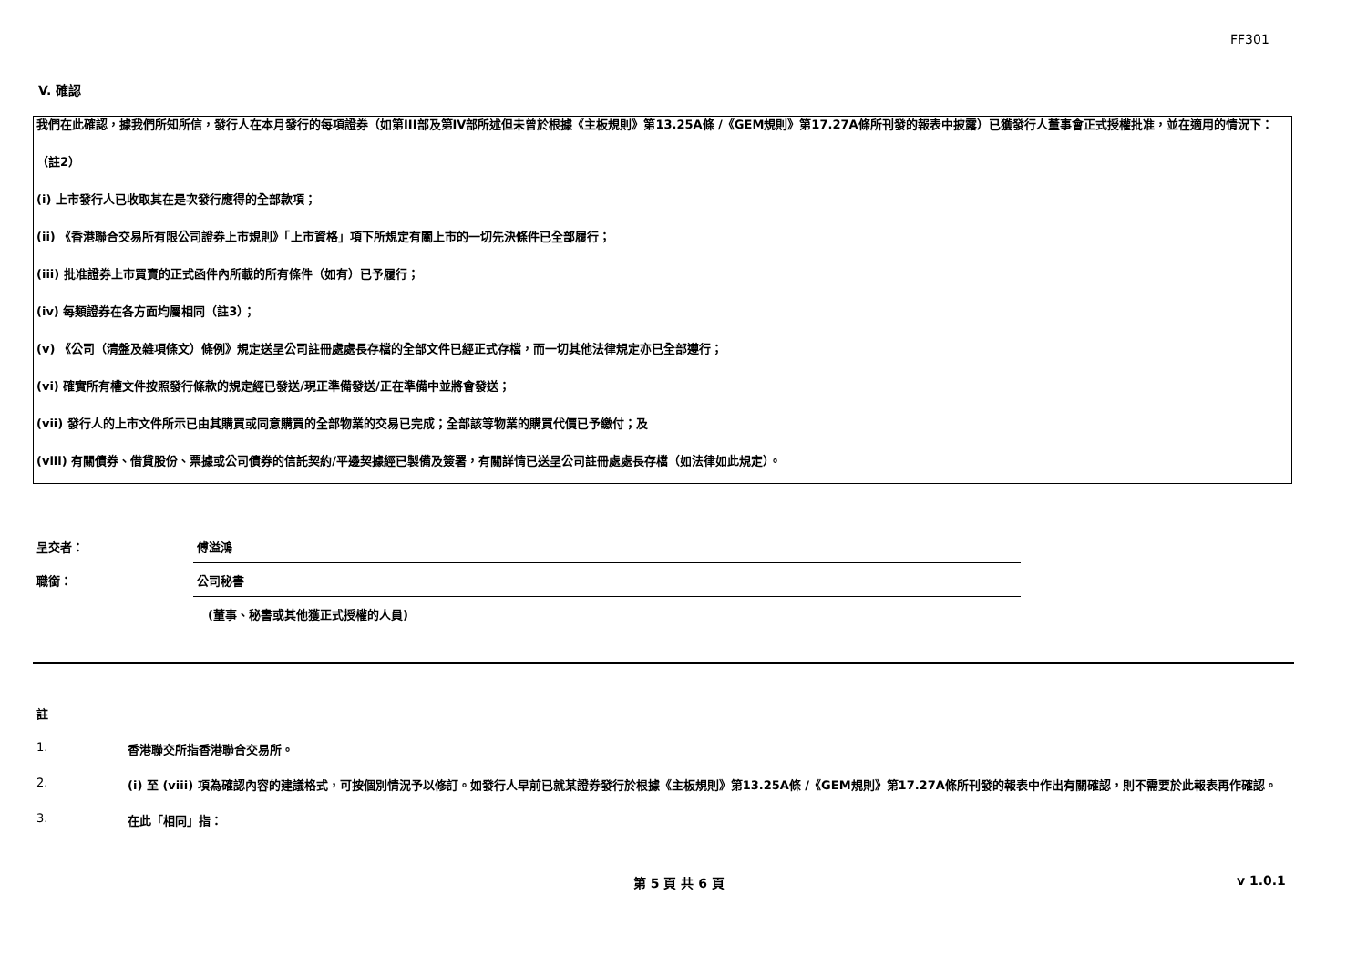FF301
V. 確認
我們在此確認，據我們所知所信，發行人在本月發行的每項證券（如第III部及第IV部所述但未曾於根據《主板規則》第13.25A條 /《GEM規則》第17.27A條所刊發的報表中披露）已獲發行人董事會正式授權批准，並在適用的情況下：
（註2）
(i) 上市發行人已收取其在是次發行應得的全部款項；
(ii) 《香港聯合交易所有限公司證券上市規則》「上市資格」項下所規定有關上市的一切先決條件已全部履行；
(iii) 批准證券上市買賣的正式函件內所載的所有條件（如有）已予履行；
(iv) 每類證券在各方面均屬相同（註3）；
(v) 《公司（清盤及雜項條文）條例》規定送呈公司註冊處處長存檔的全部文件已經正式存檔，而一切其他法律規定亦已全部遵行；
(vi) 確實所有權文件按照發行條款的規定經已發送/現正準備發送/正在準備中並將會發送；
(vii) 發行人的上市文件所示已由其購買或同意購買的全部物業的交易已完成；全部該等物業的購買代價已予繳付；及
(viii) 有關債券、借貸股份、票據或公司債券的信託契約/平邊契據經已製備及簽署，有關詳情已送呈公司註冊處處長存檔（如法律如此規定）。
呈交者：
傅溢鴻
職銜：
公司秘書
(董事、秘書或其他獲正式授權的人員)
註
1. 香港聯交所指香港聯合交易所。
2. (i) 至 (viii) 項為確認內容的建議格式，可按個別情況予以修訂。如發行人早前已就某證券發行於根據《主板規則》第13.25A條 /《GEM規則》第17.27A條所刊發的報表中作出有關確認，則不需要於此報表再作確認。
3. 在此「相同」指：
第 5 頁 共 6 頁 v 1.0.1